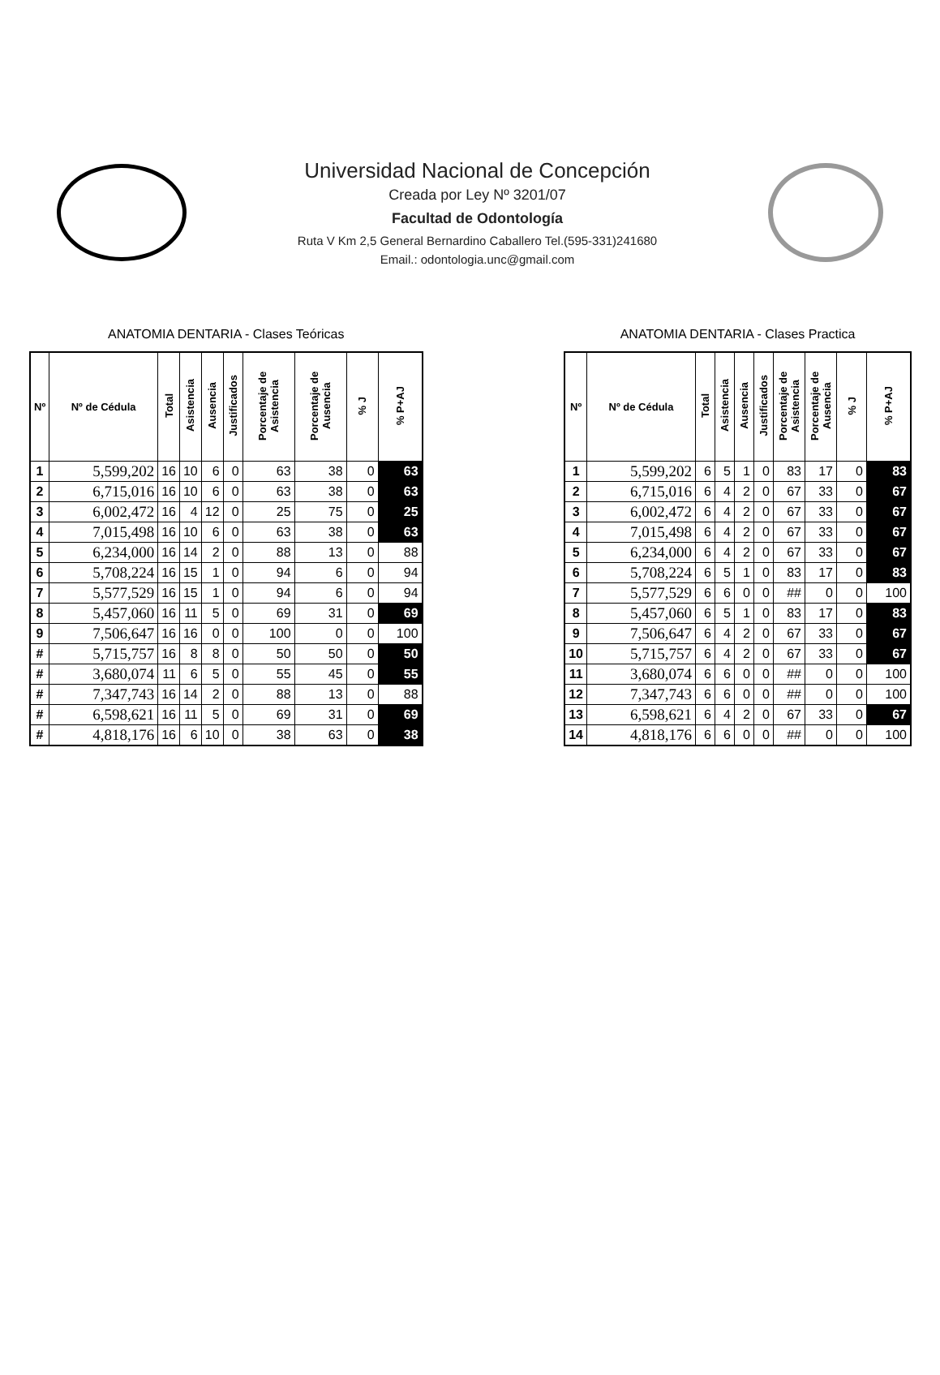Universidad Nacional de Concepción
Creada por Ley Nº 3201/07
Facultad de Odontología
Ruta V Km 2,5 General Bernardino Caballero Tel.(595-331)241680
Email.: odontologia.unc@gmail.com
ANATOMIA DENTARIA - Clases Teóricas
| Nº | Nº de Cédula | Total | Asistencia | Ausencia | Justificados | Porcentaje de Asistencia | Porcentaje de Ausencia | % J | % P+AJ |
| --- | --- | --- | --- | --- | --- | --- | --- | --- | --- |
| 1 | 5,599,202 | 16 | 10 | 6 | 0 | 63 | 38 | 0 | 63 |
| 2 | 6,715,016 | 16 | 10 | 6 | 0 | 63 | 38 | 0 | 63 |
| 3 | 6,002,472 | 16 | 4 | 12 | 0 | 25 | 75 | 0 | 25 |
| 4 | 7,015,498 | 16 | 10 | 6 | 0 | 63 | 38 | 0 | 63 |
| 5 | 6,234,000 | 16 | 14 | 2 | 0 | 88 | 13 | 0 | 88 |
| 6 | 5,708,224 | 16 | 15 | 1 | 0 | 94 | 6 | 0 | 94 |
| 7 | 5,577,529 | 16 | 15 | 1 | 0 | 94 | 6 | 0 | 94 |
| 8 | 5,457,060 | 16 | 11 | 5 | 0 | 69 | 31 | 0 | 69 |
| 9 | 7,506,647 | 16 | 16 | 0 | 0 | 100 | 0 | 0 | 100 |
| # | 5,715,757 | 16 | 8 | 8 | 0 | 50 | 50 | 0 | 50 |
| # | 3,680,074 | 11 | 6 | 5 | 0 | 55 | 45 | 0 | 55 |
| # | 7,347,743 | 16 | 14 | 2 | 0 | 88 | 13 | 0 | 88 |
| # | 6,598,621 | 16 | 11 | 5 | 0 | 69 | 31 | 0 | 69 |
| # | 4,818,176 | 16 | 6 | 10 | 0 | 38 | 63 | 0 | 38 |
ANATOMIA DENTARIA - Clases Practica
| Nº | Nº de Cédula | Total | Asistencia | Ausencia | Justificados | Porcentaje de Asistencia | Porcentaje de Ausencia | % J | % P+AJ |
| --- | --- | --- | --- | --- | --- | --- | --- | --- | --- |
| 1 | 5,599,202 | 6 | 5 | 1 | 0 | 83 | 17 | 0 | 83 |
| 2 | 6,715,016 | 6 | 4 | 2 | 0 | 67 | 33 | 0 | 67 |
| 3 | 6,002,472 | 6 | 4 | 2 | 0 | 67 | 33 | 0 | 67 |
| 4 | 7,015,498 | 6 | 4 | 2 | 0 | 67 | 33 | 0 | 67 |
| 5 | 6,234,000 | 6 | 4 | 2 | 0 | 67 | 33 | 0 | 67 |
| 6 | 5,708,224 | 6 | 5 | 1 | 0 | 83 | 17 | 0 | 83 |
| 7 | 5,577,529 | 6 | 6 | 0 | 0 | ## | 0 | 0 | 100 |
| 8 | 5,457,060 | 6 | 5 | 1 | 0 | 83 | 17 | 0 | 83 |
| 9 | 7,506,647 | 6 | 4 | 2 | 0 | 67 | 33 | 0 | 67 |
| 10 | 5,715,757 | 6 | 4 | 2 | 0 | 67 | 33 | 0 | 67 |
| 11 | 3,680,074 | 6 | 6 | 0 | 0 | ## | 0 | 0 | 100 |
| 12 | 7,347,743 | 6 | 6 | 0 | 0 | ## | 0 | 0 | 100 |
| 13 | 6,598,621 | 6 | 4 | 2 | 0 | 67 | 33 | 0 | 67 |
| 14 | 4,818,176 | 6 | 6 | 0 | 0 | ## | 0 | 0 | 100 |